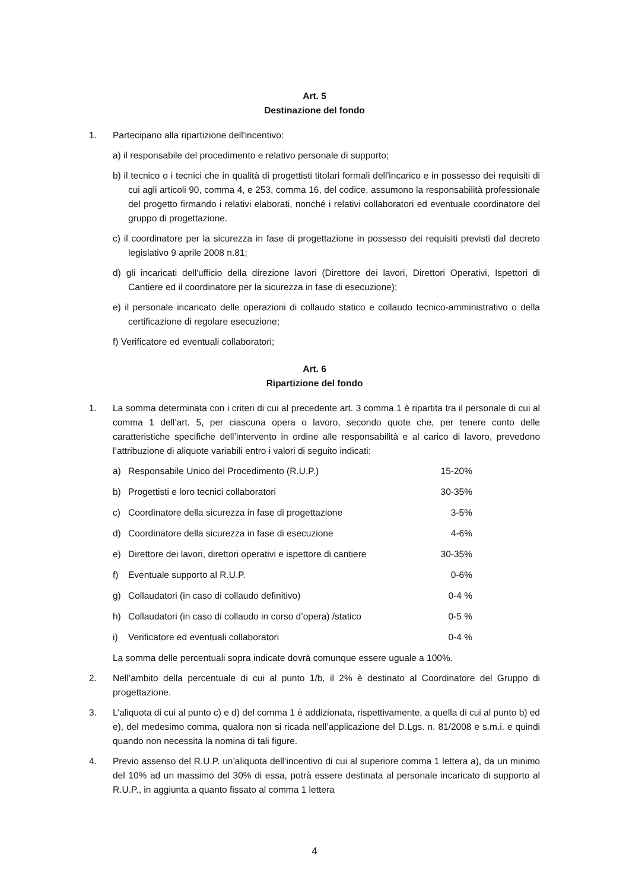Art. 5
Destinazione del fondo
1. Partecipano alla ripartizione dell'incentivo:
a) il responsabile del procedimento e relativo personale di supporto;
b) il tecnico o i tecnici che in qualità di progettisti titolari formali dell'incarico e in possesso dei requisiti di cui agli articoli 90, comma 4, e 253, comma 16, del codice, assumono la responsabilità professionale del progetto firmando i relativi elaborati, nonché i relativi collaboratori ed eventuale coordinatore del gruppo di progettazione.
c) il coordinatore per la sicurezza in fase di progettazione in possesso dei requisiti previsti dal decreto legislativo 9 aprile 2008 n.81;
d) gli incaricati dell'ufficio della direzione lavori (Direttore dei lavori, Direttori Operativi, Ispettori di Cantiere ed il coordinatore per la sicurezza in fase di esecuzione);
e) il personale incaricato delle operazioni di collaudo statico e collaudo tecnico-amministrativo o della certificazione di regolare esecuzione;
f) Verificatore ed eventuali collaboratori;
Art. 6
Ripartizione del fondo
1. La somma determinata con i criteri di cui al precedente art. 3 comma 1 è ripartita tra il personale di cui al comma 1 dell’art. 5, per ciascuna opera o lavoro, secondo quote che, per tenere conto delle caratteristiche specifiche dell’intervento in ordine alle responsabilità e al carico di lavoro, prevedono l’attribuzione di aliquote variabili entro i valori di seguito indicati:
| a) | Responsabile Unico del Procedimento (R.U.P.) | 15-20% |
| b) | Progettisti e loro tecnici collaboratori | 30-35% |
| c) | Coordinatore della sicurezza in fase di progettazione | 3-5% |
| d) | Coordinatore della sicurezza in fase di esecuzione | 4-6% |
| e) | Direttore dei lavori, direttori operativi e ispettore di cantiere | 30-35% |
| f) | Eventuale supporto al R.U.P. | 0-6% |
| g) | Collaudatori (in caso di collaudo definitivo) | 0-4 % |
| h) | Collaudatori (in caso di collaudo in corso d’opera) /statico | 0-5 % |
| i) | Verificatore ed eventuali collaboratori | 0-4 % |
La somma delle percentuali sopra indicate dovrà comunque essere uguale a 100%.
2. Nell’ambito della percentuale di cui al punto 1/b, il 2% è destinato al Coordinatore del Gruppo di progettazione.
3. L’aliquota di cui al punto c) e d) del comma 1 è addizionata, rispettivamente, a quella di cui al punto b) ed e), del medesimo comma, qualora non si ricada nell’applicazione del D.Lgs. n. 81/2008 e s.m.i. e quindi quando non necessita la nomina di tali figure.
4. Previo assenso del R.U.P. un’aliquota dell’incentivo di cui al superiore comma 1 lettera a), da un minimo del 10% ad un massimo del 30% di essa, potrà essere destinata al personale incaricato di supporto al R.U.P., in aggiunta a quanto fissato al comma 1 lettera
4